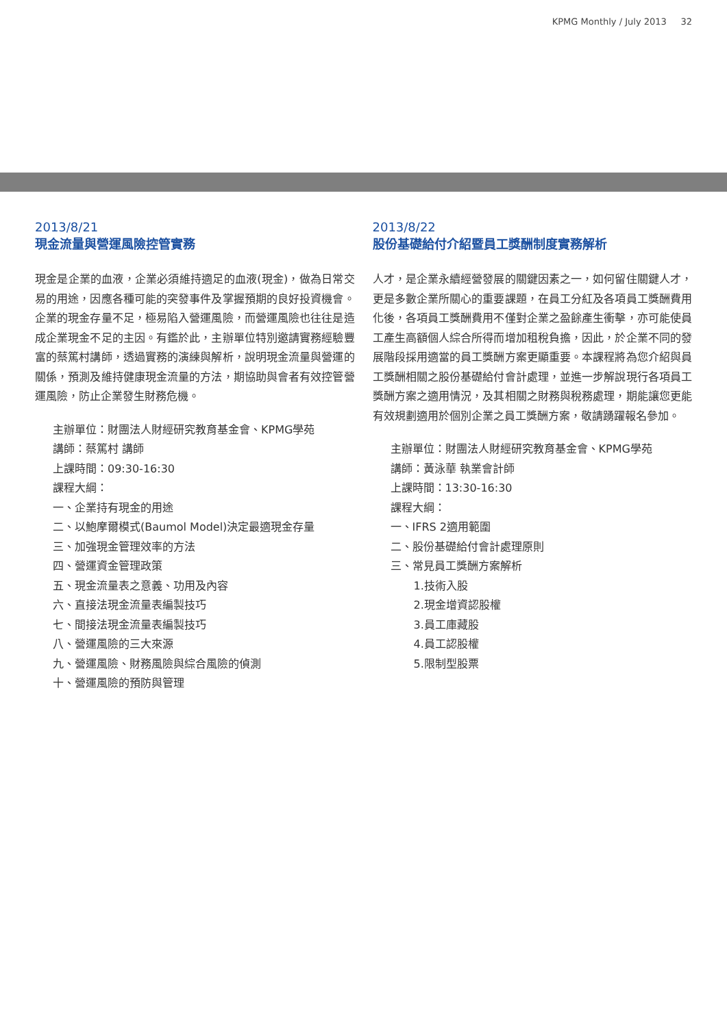KPMG Monthly / July 2013 32
2013/8/21
現金流量與營運風險控管實務
現金是企業的血液，企業必須維持適足的血液(現金)，做為日常交易的用途，因應各種可能的突發事件及掌握預期的良好投資機會。企業的現金存量不足，極易陷入營運風險，而營運風險也往往是造成企業現金不足的主因。有鑑於此，主辦單位特別邀請實務經驗豐富的蔡篤村講師，透過實務的演練與解析，說明現金流量與營運的關係，預測及維持健康現金流量的方法，期協助與會者有效控管營運風險，防止企業發生財務危機。
主辦單位：財團法人財經研究教育基金會、KPMG學苑
講師：蔡篤村 講師
上課時間：09:30-16:30
課程大綱：
一、企業持有現金的用途
二、以鮑摩爾模式(Baumol Model)決定最適現金存量
三、加強現金管理效率的方法
四、營運資金管理政策
五、現金流量表之意義、功用及內容
六、直接法現金流量表編製技巧
七、間接法現金流量表編製技巧
八、營運風險的三大來源
九、營運風險、財務風險與綜合風險的偵測
十、營運風險的預防與管理
2013/8/22
股份基礎給付介紹暨員工獎酬制度實務解析
人才，是企業永續經營發展的關鍵因素之一，如何留住關鍵人才，更是多數企業所關心的重要課題，在員工分紅及各項員工獎酬費用化後，各項員工獎酬費用不僅對企業之盈餘產生衝擊，亦可能使員工產生高額個人綜合所得而增加租稅負擔，因此，於企業不同的發展階段採用適當的員工獎酬方案更顯重要。本課程將為您介紹與員工獎酬相關之股份基礎給付會計處理，並進一步解說現行各項員工獎酬方案之適用情況，及其相關之財務與稅務處理，期能讓您更能有效規劃適用於個別企業之員工獎酬方案，敬請踴躍報名參加。
主辦單位：財團法人財經研究教育基金會、KPMG學苑
講師：黃泳華 執業會計師
上課時間：13:30-16:30
課程大綱：
一、IFRS 2適用範圍
二、股份基礎給付會計處理原則
三、常見員工獎酬方案解析
1.技術入股
2.現金增資認股權
3.員工庫藏股
4.員工認股權
5.限制型股票